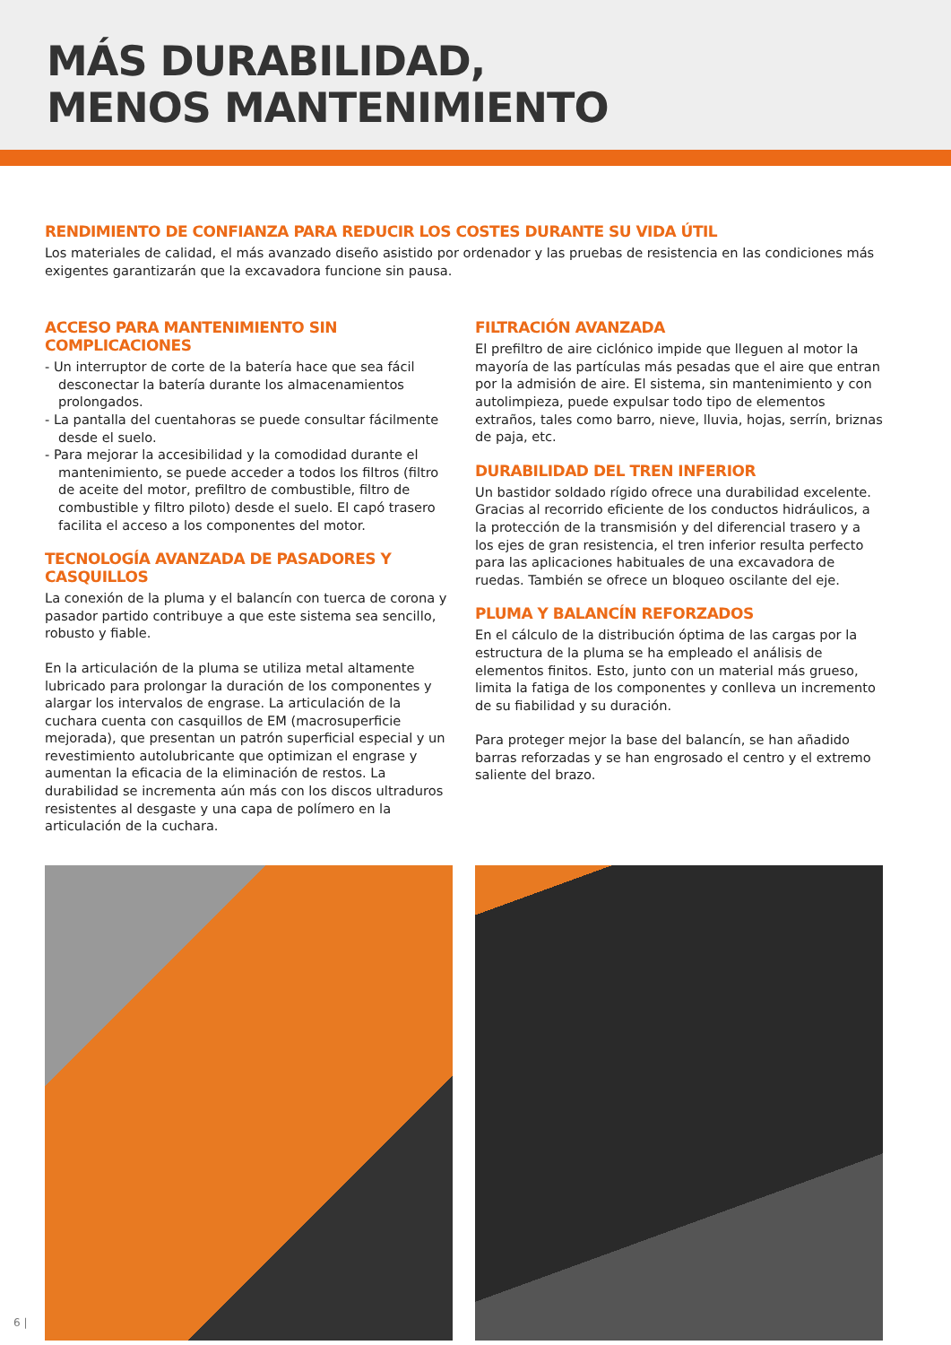MÁS DURABILIDAD,
MENOS MANTENIMIENTO
RENDIMIENTO DE CONFIANZA PARA REDUCIR LOS COSTES DURANTE SU VIDA ÚTIL
Los materiales de calidad, el más avanzado diseño asistido por ordenador y las pruebas de resistencia en las condiciones más exigentes garantizarán que la excavadora funcione sin pausa.
ACCESO PARA MANTENIMIENTO SIN COMPLICACIONES
- Un interruptor de corte de la batería hace que sea fácil desconectar la batería durante los almacenamientos prolongados.
- La pantalla del cuentahoras se puede consultar fácilmente desde el suelo.
- Para mejorar la accesibilidad y la comodidad durante el mantenimiento, se puede acceder a todos los filtros (filtro de aceite del motor, prefiltro de combustible, filtro de combustible y filtro piloto) desde el suelo. El capó trasero facilita el acceso a los componentes del motor.
TECNOLOGÍA AVANZADA DE PASADORES Y CASQUILLOS
La conexión de la pluma y el balancín con tuerca de corona y pasador partido contribuye a que este sistema sea sencillo, robusto y fiable.
En la articulación de la pluma se utiliza metal altamente lubricado para prolongar la duración de los componentes y alargar los intervalos de engrase. La articulación de la cuchara cuenta con casquillos de EM (macrosuperficie mejorada), que presentan un patrón superficial especial y un revestimiento autolubricante que optimizan el engrase y aumentan la eficacia de la eliminación de restos. La durabilidad se incrementa aún más con los discos ultraduros resistentes al desgaste y una capa de polímero en la articulación de la cuchara.
FILTRACIÓN AVANZADA
El prefiltro de aire ciclónico impide que lleguen al motor la mayoría de las partículas más pesadas que el aire que entran por la admisión de aire. El sistema, sin mantenimiento y con autolimpieza, puede expulsar todo tipo de elementos extraños, tales como barro, nieve, lluvia, hojas, serrín, briznas de paja, etc.
DURABILIDAD DEL TREN INFERIOR
Un bastidor soldado rígido ofrece una durabilidad excelente. Gracias al recorrido eficiente de los conductos hidráulicos, a la protección de la transmisión y del diferencial trasero y a los ejes de gran resistencia, el tren inferior resulta perfecto para las aplicaciones habituales de una excavadora de ruedas. También se ofrece un bloqueo oscilante del eje.
PLUMA Y BALANCÍN REFORZADOS
En el cálculo de la distribución óptima de las cargas por la estructura de la pluma se ha empleado el análisis de elementos finitos. Esto, junto con un material más grueso, limita la fatiga de los componentes y conlleva un incremento de su fiabilidad y su duración.
Para proteger mejor la base del balancín, se han añadido barras reforzadas y se han engrosado el centro y el extremo saliente del brazo.
6 |